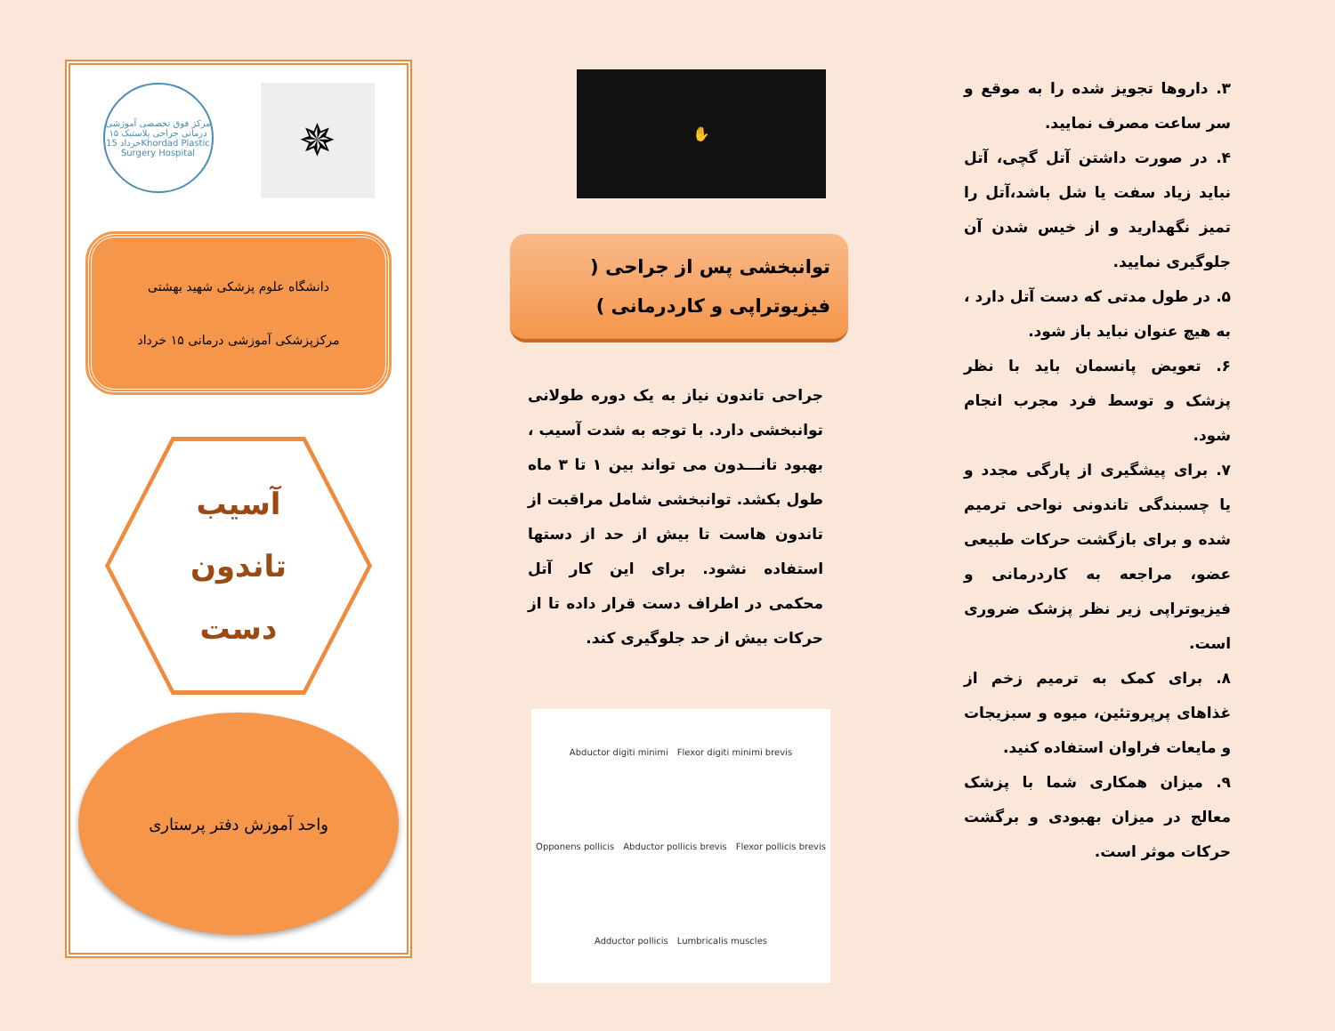مرکز فوق تخصصی آموزشی درمانی جراحی پلاستیک ۱۵ خرداد 15Khordad Plastic Surgery Hospital
✵
دانشگاه علوم پزشکی شهید بهشتی
مرکزپزشکی آموزشی درمانی ۱۵ خرداد
آسیب
تاندون
دست
واحد آموزش دفتر پرستاری
✋
توانبخشی پس از جراحی ( فیزیوتراپی و کاردرمانی )
جراحی تاندون نیاز به یک دوره طولانی توانبخشی دارد. با توجه به شدت آسیب ، بهبود تانـــدون می تواند بین ۱ تا ۳ ماه طول بکشد. توانبخشی شامل مراقبت از تاندون هاست تا بیش از حد از دستها استفاده نشود. برای این کار آتل محکمی در اطراف دست قرار داده تا از حرکات بیش از حد جلوگیری کند.
Abductor digiti minimi Flexor digiti minimi brevis Opponens pollicis Abductor pollicis brevis Flexor pollicis brevis Adductor pollicis Lumbricalis muscles
۳. داروها تجویز شده را به موقع و سر ساعت مصرف نمایید.
۴. در صورت داشتن آتل گچی، آتل نباید زیاد سفت یا شل باشد،آتل را تمیز نگهدارید و از خیس شدن آن جلوگیری نمایید.
۵. در طول مدتی که دست آتل دارد ، به هیچ عنوان نباید باز شود.
۶. تعویض پانسمان باید با نظر پزشک و توسط فرد مجرب انجام شود.
۷. برای پیشگیری از پارگی مجدد و یا چسبندگی تاندونی نواحی ترمیم شده و برای بازگشت حرکات طبیعی عضو، مراجعه به کاردرمانی و فیزیوتراپی زیر نظر پزشک ضروری است.
۸. برای کمک به ترمیم زخم از غذاهای پرپروتئین، میوه و سبزیجات و مایعات فراوان استفاده کنید.
۹. میزان همکاری شما با پزشک معالج در میزان بهبودی و برگشت حرکات موثر است.